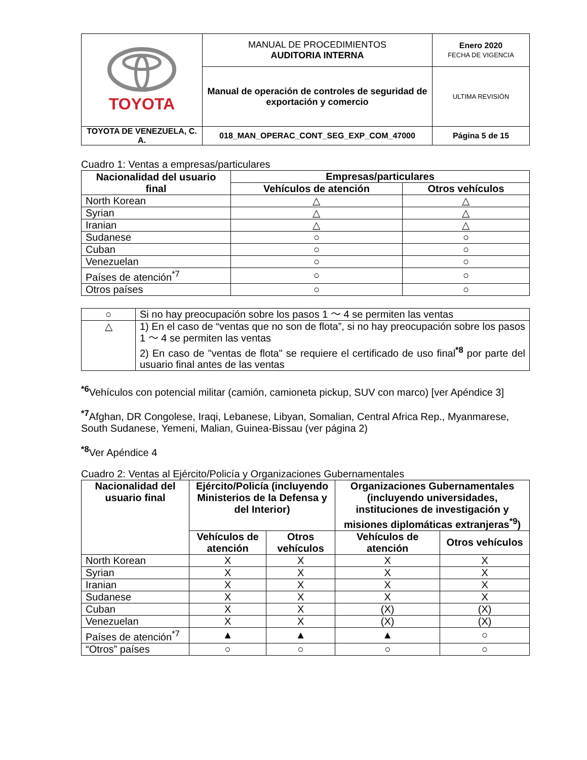| TOYOTA | MANUAL DE PROCEDIMIENTOS AUDITORIA INTERNA | Enero 2020 FECHA DE VIGENCIA |
| | Manual de operación de controles de seguridad de exportación y comercio | ULTIMA REVISIÓN |
| TOYOTA DE VENEZUELA, C. A. | 018_MAN_OPERAC_CONT_SEG_EXP_COM_47000 | Página 5 de 15 |
Cuadro 1: Ventas a empresas/particulares
| Nacionalidad del usuario final | Empresas/particulares | |
| --- | --- | --- |
| | Vehículos de atención | Otros vehículos |
| North Korean | △ | △ |
| Syrian | △ | △ |
| Iranian | △ | △ |
| Sudanese | ○ | ○ |
| Cuban | ○ | ○ |
| Venezuelan | ○ | ○ |
| Países de atención<sup>*7</sup> | ○ | ○ |
| Otros países | ○ | ○ |
| ○ | Si no hay preocupación sobre los pasos 1 ～ 4 se permiten las ventas |
| △ | 1) En el caso de “ventas que no son de flota”, si no hay preocupación sobre los pasos 1 ～ 4 se permiten las ventas 2) En caso de "ventas de flota" se requiere el certificado de uso final<sup>*8</sup> por parte del usuario final antes de las ventas |
<sup>*6</sup>Vehículos con potencial militar (camión, camioneta pickup, SUV con marco) [ver Apéndice 3]
<sup>*7</sup>Afghan, DR Congolese, Iraqi, Lebanese, Libyan, Somalian, Central Africa Rep., Myanmarese, South Sudanese, Yemeni, Malian, Guinea-Bissau (ver página 2)
<sup>*8</sup>Ver Apéndice 4
Cuadro 2: Ventas al Ejército/Policía y Organizaciones Gubernamentales
| Nacionalidad del usuario final | Ejército/Policía (incluyendo Ministerios de la Defensa y del Interior) | | Organizaciones Gubernamentales (incluyendo universidades, instituciones de investigación y misiones diplomáticas extranjeras<sup>*9</sup>) | |
| --- | --- | --- | --- | --- |
| | Vehículos de atención | Otros vehículos | Vehículos de atención | Otros vehículos |
| North Korean | X | X | X | X |
| Syrian | X | X | X | X |
| Iranian | X | X | X | X |
| Sudanese | X | X | X | X |
| Cuban | X | X | (X) | (X) |
| Venezuelan | X | X | (X) | (X) |
| Países de atención<sup>*7</sup> | ▲ | ▲ | ▲ | ○ |
| “Otros” países | ○ | ○ | ○ | ○ |